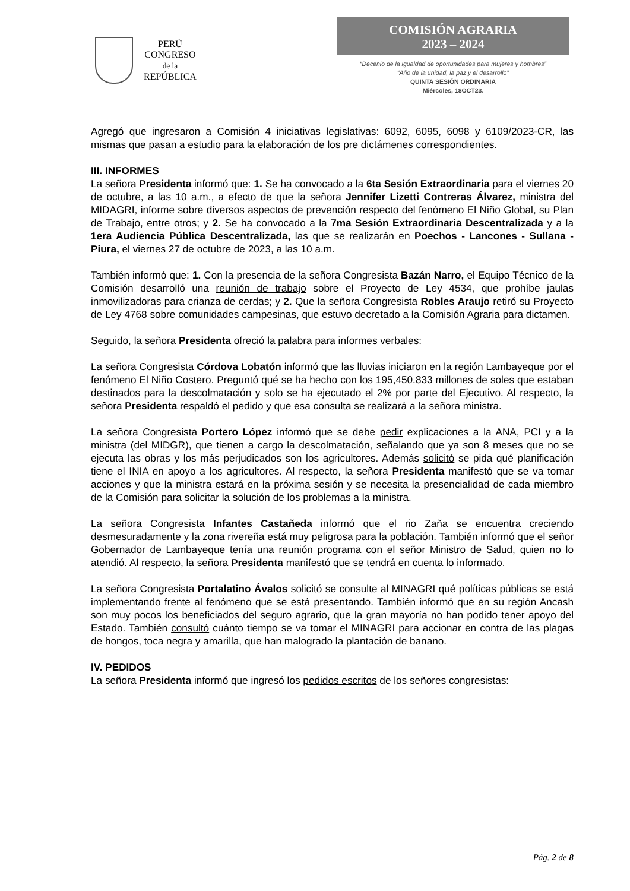PERÚ
CONGRESO
de la
REPÚBLICA
COMISIÓN AGRARIA
2023 – 2024
“Decenio de la igualdad de oportunidades para mujeres y hombres”
“Año de la unidad, la paz y el desarrollo”
QUINTA SESIÓN ORDINARIA
Miércoles, 18OCT23.
Agregó que ingresaron a Comisión 4 iniciativas legislativas: 6092, 6095, 6098 y 6109/2023-CR, las mismas que pasan a estudio para la elaboración de los pre dictámenes correspondientes.
III. INFORMES
La señora Presidenta informó que: 1. Se ha convocado a la 6ta Sesión Extraordinaria para el viernes 20 de octubre, a las 10 a.m., a efecto de que la señora Jennifer Lizetti Contreras Álvarez, ministra del MIDAGRI, informe sobre diversos aspectos de prevención respecto del fenómeno El Niño Global, su Plan de Trabajo, entre otros; y 2. Se ha convocado a la 7ma Sesión Extraordinaria Descentralizada y a la 1era Audiencia Pública Descentralizada, las que se realizarán en Poechos - Lancones - Sullana - Piura, el viernes 27 de octubre de 2023, a las 10 a.m.
También informó que: 1. Con la presencia de la señora Congresista Bazán Narro, el Equipo Técnico de la Comisión desarrolló una reunión de trabajo sobre el Proyecto de Ley 4534, que prohíbe jaulas inmovilizadoras para crianza de cerdas; y 2. Que la señora Congresista Robles Araujo retiró su Proyecto de Ley 4768 sobre comunidades campesinas, que estuvo decretado a la Comisión Agraria para dictamen.
Seguido, la señora Presidenta ofreció la palabra para informes verbales:
La señora Congresista Córdova Lobatón informó que las lluvias iniciaron en la región Lambayeque por el fenómeno El Niño Costero. Preguntó qué se ha hecho con los 195,450.833 millones de soles que estaban destinados para la descolmatación y solo se ha ejecutado el 2% por parte del Ejecutivo. Al respecto, la señora Presidenta respaldó el pedido y que esa consulta se realizará a la señora ministra.
La señora Congresista Portero López informó que se debe pedir explicaciones a la ANA, PCI y a la ministra (del MIDGR), que tienen a cargo la descolmatación, señalando que ya son 8 meses que no se ejecuta las obras y los más perjudicados son los agricultores. Además solicitó se pida qué planificación tiene el INIA en apoyo a los agricultores. Al respecto, la señora Presidenta manifestó que se va tomar acciones y que la ministra estará en la próxima sesión y se necesita la presencialidad de cada miembro de la Comisión para solicitar la solución de los problemas a la ministra.
La señora Congresista Infantes Castañeda informó que el rio Zaña se encuentra creciendo desmesuradamente y la zona rivereña está muy peligrosa para la población. También informó que el señor Gobernador de Lambayeque tenía una reunión programa con el señor Ministro de Salud, quien no lo atendió. Al respecto, la señora Presidenta manifestó que se tendrá en cuenta lo informado.
La señora Congresista Portalatino Ávalos solicitó se consulte al MINAGRI qué políticas públicas se está implementando frente al fenómeno que se está presentando. También informó que en su región Ancash son muy pocos los beneficiados del seguro agrario, que la gran mayoría no han podido tener apoyo del Estado. También consultó cuánto tiempo se va tomar el MINAGRI para accionar en contra de las plagas de hongos, toca negra y amarilla, que han malogrado la plantación de banano.
IV. PEDIDOS
La señora Presidenta informó que ingresó los pedidos escritos de los señores congresistas:
Pág. 2 de 8